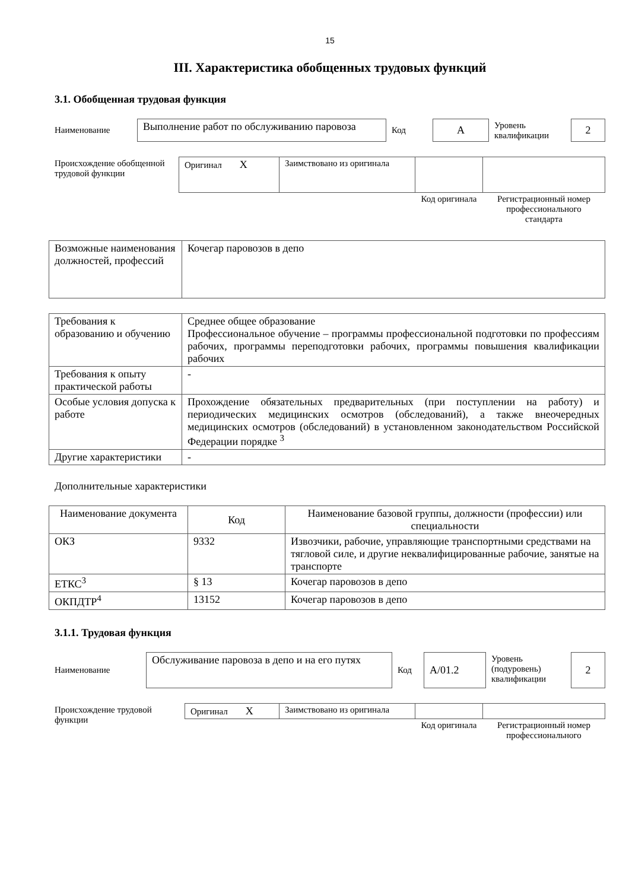15
III. Характеристика обобщенных трудовых функций
3.1. Обобщенная трудовая функция
| Наименование | Выполнение работ по обслуживанию паровоза | Код | А | Уровень квалификации | 2 |
| Происхождение обобщенной трудовой функции | Оригинал X | Заимствовано из оригинала | | |
| | | | Код оригинала | Регистрационный номер профессионального стандарта |
| Возможные наименования должностей, профессий | Кочегар паровозов в депо |
| Требования к образованию и обучению | Среднее общее образование Профессиональное обучение – программы профессиональной подготовки по профессиям рабочих, программы переподготовки рабочих, программы повышения квалификации рабочих |
| Требования к опыту практической работы | - |
| Особые условия допуска к работе | Прохождение обязательных предварительных (при поступлении на работу) и периодических медицинских осмотров (обследований), а также внеочередных медицинских осмотров (обследований) в установленном законодательством Российской Федерации порядке <sup>3</sup> |
| Другие характеристики | - |
Дополнительные характеристики
| Наименование документа | Код | Наименование базовой группы, должности (профессии) или специальности |
| --- | --- | --- |
| ОКЗ | 9332 | Извозчики, рабочие, управляющие транспортными средствами на тягловой силе, и другие неквалифицированные рабочие, занятые на транспорте |
| ЕТКС<sup>3</sup> | § 13 | Кочегар паровозов в депо |
| ОКПДТР<sup>4</sup> | 13152 | Кочегар паровозов в депо |
3.1.1. Трудовая функция
| Наименование | Обслуживание паровоза в депо и на его путях | Код | А/01.2 | Уровень (подуровень) квалификации | 2 |
| Происхождение трудовой функции | Оригинал X | Заимствовано из оригинала | | |
| | | | Код оригинала | Регистрационный номер профессионального |